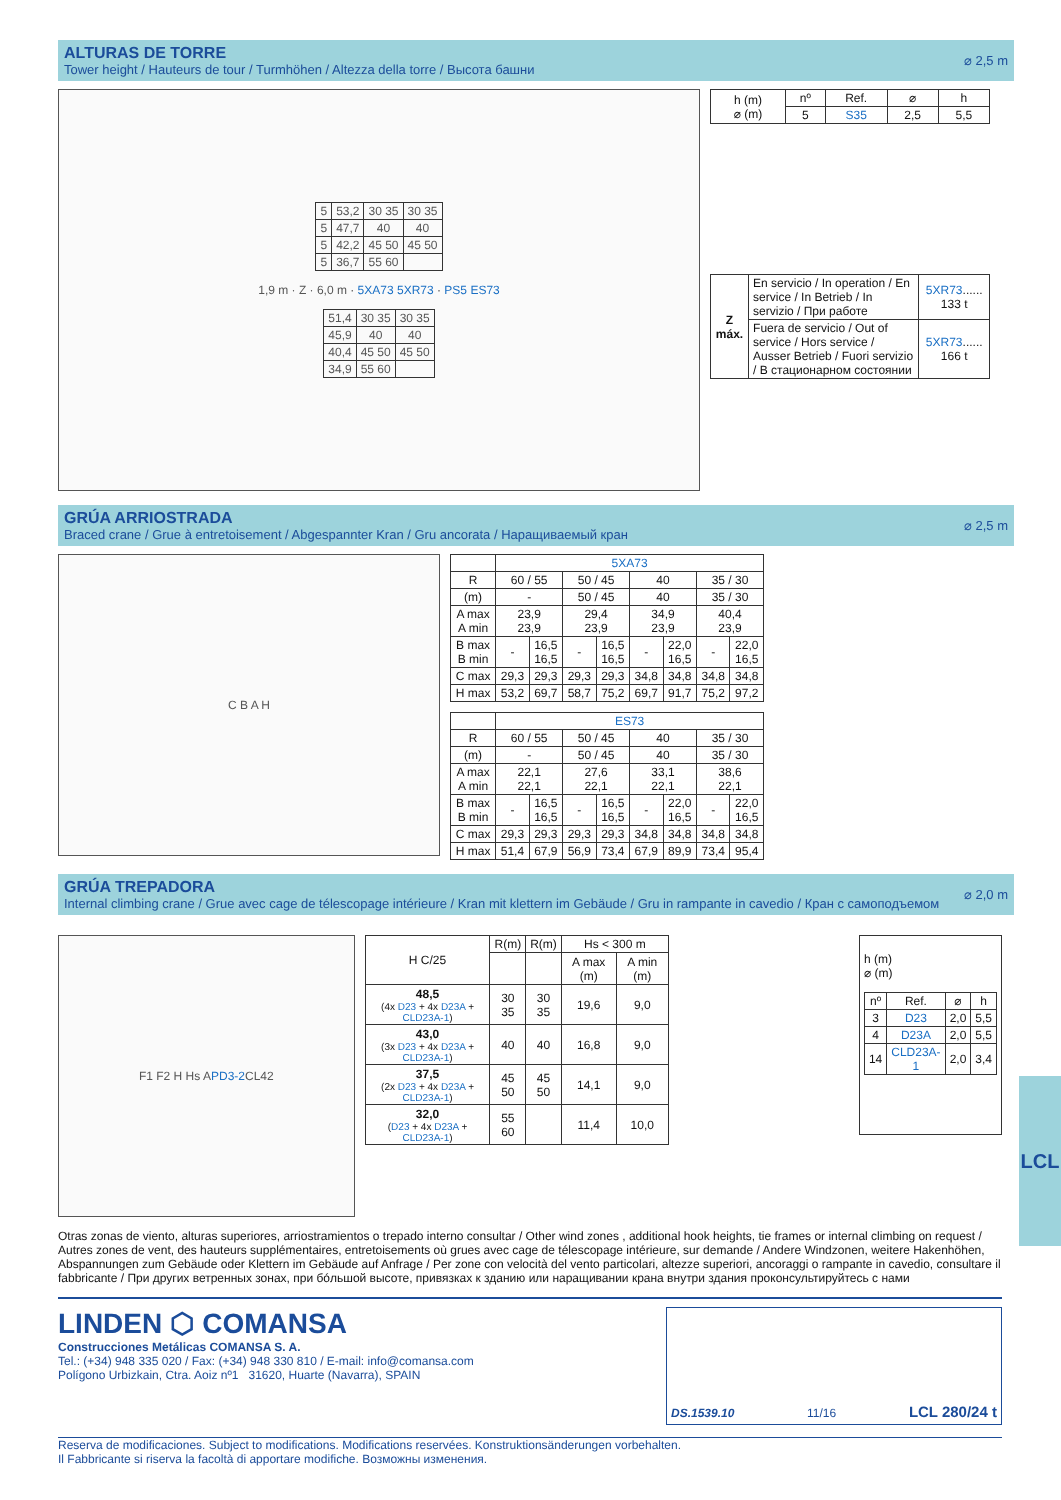ALTURAS DE TORRE
Tower height / Hauteurs de tour / Turmhöhen / Altezza della torre / Высота башни
⌀ 2,5 m
| 5 | 53,2 | 30 35 | 30 35 |
| 5 | 47,7 | 40 | 40 |
| 5 | 42,2 | 45 50 | 45 50 |
| 5 | 36,7 | 55 60 | |
1,9 m · Z · 6,0 m · 5XA73 5XR73 · PS5 ES73
| 51,4 | 30 35 | 30 35 |
| 45,9 | 40 | 40 |
| 40,4 | 45 50 | 45 50 |
| 34,9 | 55 60 | |
| h (m) ⌀ (m) | nº | Ref. | ⌀ | h |
| | 5 | S35 | 2,5 | 5,5 |
| Z máx. | En servicio / In operation / En service / In Betrieb / In servizio / При работе | 5XR73 ...... 133 t |
| | Fuera de servicio / Out of service / Hors service / Ausser Betrieb / Fuori servizio / В стационарном состоянии | 5XR73 ...... 166 t |
GRÚA ARRIOSTRADA
Braced crane / Grue à entretoisement / Abgespannter Kran / Gru ancorata / Наращиваемый кран
⌀ 2,5 m
C B A H
| | 5XA73 | | | | | | | |
| R | 60 / 55 | | 50 / 45 | | 40 | | 35 / 30 | |
| (m) | - | | 50 / 45 | | 40 | | 35 / 30 | |
| A max A min | 23,9 23,9 | | 29,4 23,9 | | 34,9 23,9 | | 40,4 23,9 | |
| B max B min | - | 16,5 16,5 | - | 16,5 16,5 | - | 22,0 16,5 | - | 22,0 16,5 |
| C max | 29,3 | 29,3 | 29,3 | 29,3 | 34,8 | 34,8 | 34,8 | 34,8 |
| H max | 53,2 | 69,7 | 58,7 | 75,2 | 69,7 | 91,7 | 75,2 | 97,2 |
| | ES73 | | | | | | | |
| R | 60 / 55 | | 50 / 45 | | 40 | | 35 / 30 | |
| (m) | - | | 50 / 45 | | 40 | | 35 / 30 | |
| A max A min | 22,1 22,1 | | 27,6 22,1 | | 33,1 22,1 | | 38,6 22,1 | |
| B max B min | - | 16,5 16,5 | - | 16,5 16,5 | - | 22,0 16,5 | - | 22,0 16,5 |
| C max | 29,3 | 29,3 | 29,3 | 29,3 | 34,8 | 34,8 | 34,8 | 34,8 |
| H max | 51,4 | 67,9 | 56,9 | 73,4 | 67,9 | 89,9 | 73,4 | 95,4 |
GRÚA TREPADORA
Internal climbing crane / Grue avec cage de télescopage intérieure / Kran mit klettern im Gebäude / Gru in rampante in cavedio / Кран с самоподъемом
⌀ 2,0 m
F1 F2 H Hs A PD3-2 CL42
| H C/25 | R(m) | R(m) | Hs < 300 m | |
| | | | A max (m) | A min (m) |
| 48,5 (4x D23 + 4x D23A + CLD23A-1 ) | 30 35 | 30 35 | 19,6 | 9,0 |
| 43,0 (3x D23 + 4x D23A + CLD23A-1 ) | 40 | 40 | 16,8 | 9,0 |
| 37,5 (2x D23 + 4x D23A + CLD23A-1 ) | 45 50 | 45 50 | 14,1 | 9,0 |
| 32,0 ( D23 + 4x D23A + CLD23A-1 ) | 55 60 | | 11,4 | 10,0 |
h (m)
⌀ (m)
| nº | Ref. | ⌀ | h |
| --- | --- | --- | --- |
| 3 | D23 | 2,0 | 5,5 |
| 4 | D23A | 2,0 | 5,5 |
| 14 | CLD23A-1 | 2,0 | 3,4 |
LCL
Otras zonas de viento, alturas superiores, arriostramientos o trepado interno consultar / Other wind zones , additional hook heights, tie frames or internal climbing on request / Autres zones de vent, des hauteurs supplémentaires, entretoisements où grues avec cage de télescopage intérieure, sur demande / Andere Windzonen, weitere Hakenhöhen, Abspannungen zum Gebäude oder Klettern im Gebäude auf Anfrage / Per zone con velocità del vento particolari, altezze superiori, ancoraggi o rampante in cavedio, consultare il fabbricante / При других ветренных зонах, при бóльшой высоте, привязках к зданию или наращивании крана внутри здания проконсультируйтесь с нами
LINDEN ⬡ COMANSA
Construcciones Metálicas COMANSA S. A.
Tel.: (+34) 948 335 020 / Fax: (+34) 948 330 810 / E-mail: info@comansa.com
Polígono Urbizkain, Ctra. Aoiz nº1 31620, Huarte (Navarra), SPAIN
DS.1539.10 11/16 LCL 280/24 t
Reserva de modificaciones. Subject to modifications. Modifications reservées. Konstruktionsänderungen vorbehalten.
Il Fabbricante si riserva la facoltà di apportare modifiche. Возможны изменения.